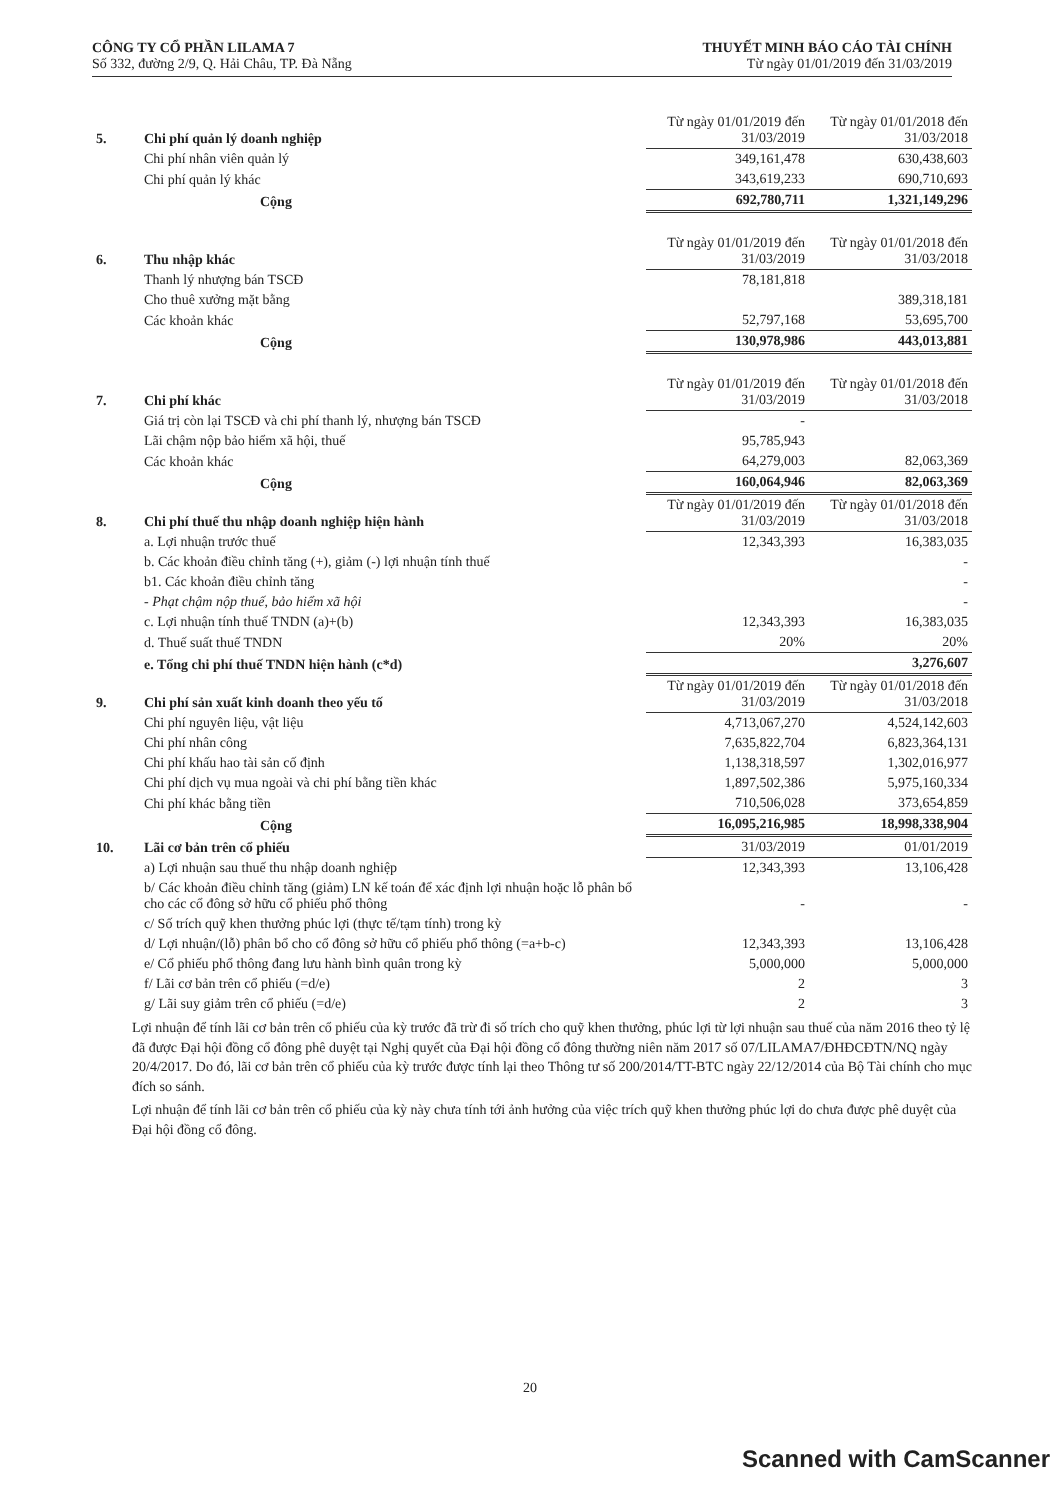CÔNG TY CỔ PHẦN LILAMA 7
Số 332, đường 2/9, Q. Hải Châu, TP. Đà Nẵng
THUYẾT MINH BÁO CÁO TÀI CHÍNH
Từ ngày 01/01/2019 đến 31/03/2019
| 5. | Chi phí quản lý doanh nghiệp | Từ ngày 01/01/2019 đến 31/03/2019 | Từ ngày 01/01/2018 đến 31/03/2018 |
| | Chi phí nhân viên quản lý | 349,161,478 | 630,438,603 |
| | Chi phí quản lý khác | 343,619,233 | 690,710,693 |
| | Cộng | 692,780,711 | 1,321,149,296 |
| 6. | Thu nhập khác | Từ ngày 01/01/2019 đến 31/03/2019 | Từ ngày 01/01/2018 đến 31/03/2018 |
| | Thanh lý nhượng bán TSCĐ | 78,181,818 | |
| | Cho thuê xưởng mặt bằng | | 389,318,181 |
| | Các khoản khác | 52,797,168 | 53,695,700 |
| | Cộng | 130,978,986 | 443,013,881 |
| 7. | Chi phí khác | Từ ngày 01/01/2019 đến 31/03/2019 | Từ ngày 01/01/2018 đến 31/03/2018 |
| | Giá trị còn lại TSCĐ và chi phí thanh lý, nhượng bán TSCĐ | - | |
| | Lãi chậm nộp bảo hiểm xã hội, thuế | 95,785,943 | |
| | Các khoản khác | 64,279,003 | 82,063,369 |
| | Cộng | 160,064,946 | 82,063,369 |
| 8. | Chi phí thuế thu nhập doanh nghiệp hiện hành | Từ ngày 01/01/2019 đến 31/03/2019 | Từ ngày 01/01/2018 đến 31/03/2018 |
| | a. Lợi nhuận trước thuế | 12,343,393 | 16,383,035 |
| | b. Các khoản điều chỉnh tăng (+), giảm (-) lợi nhuận tính thuế | | - |
| | b1. Các khoản điều chỉnh tăng | | - |
| | - Phạt chậm nộp thuế, bảo hiểm xã hội | | - |
| | c. Lợi nhuận tính thuế TNDN (a)+(b) | 12,343,393 | 16,383,035 |
| | d. Thuế suất thuế TNDN | 20% | 20% |
| | e. Tổng chi phí thuế TNDN hiện hành (c*d) | | 3,276,607 |
| 9. | Chi phí sản xuất kinh doanh theo yếu tố | Từ ngày 01/01/2019 đến 31/03/2019 | Từ ngày 01/01/2018 đến 31/03/2018 |
| | Chi phí nguyên liệu, vật liệu | 4,713,067,270 | 4,524,142,603 |
| | Chi phí nhân công | 7,635,822,704 | 6,823,364,131 |
| | Chi phí khấu hao tài sản cố định | 1,138,318,597 | 1,302,016,977 |
| | Chi phí dịch vụ mua ngoài và chi phí bằng tiền khác | 1,897,502,386 | 5,975,160,334 |
| | Chi phí khác bằng tiền | 710,506,028 | 373,654,859 |
| | Cộng | 16,095,216,985 | 18,998,338,904 |
| 10. | Lãi cơ bản trên cổ phiếu | 31/03/2019 | 01/01/2019 |
| | a) Lợi nhuận sau thuế thu nhập doanh nghiệp | 12,343,393 | 13,106,428 |
| | b/ Các khoản điều chỉnh tăng (giảm) LN kế toán để xác định lợi nhuận hoặc lỗ phân bổ cho các cổ đông sở hữu cổ phiếu phổ thông | - | - |
| | c/ Số trích quỹ khen thưởng phúc lợi (thực tế/tạm tính) trong kỳ | | |
| | d/ Lợi nhuận/(lỗ) phân bổ cho cổ đông sở hữu cổ phiếu phổ thông (=a+b-c) | 12,343,393 | 13,106,428 |
| | e/ Cổ phiếu phổ thông đang lưu hành bình quân trong kỳ | 5,000,000 | 5,000,000 |
| | f/ Lãi cơ bản trên cổ phiếu (=d/e) | 2 | 3 |
| | g/ Lãi suy giảm trên cổ phiếu (=d/e) | 2 | 3 |
Lợi nhuận để tính lãi cơ bản trên cổ phiếu của kỳ trước đã trừ đi số trích cho quỹ khen thưởng, phúc lợi từ lợi nhuận sau thuế của năm 2016 theo tỷ lệ đã được Đại hội đồng cổ đông phê duyệt tại Nghị quyết của Đại hội đồng cổ đông thường niên năm 2017 số 07/LILAMA7/ĐHĐCĐTN/NQ ngày 20/4/2017. Do đó, lãi cơ bản trên cổ phiếu của kỳ trước được tính lại theo Thông tư số 200/2014/TT-BTC ngày 22/12/2014 của Bộ Tài chính cho mục đích so sánh.
Lợi nhuận để tính lãi cơ bản trên cổ phiếu của kỳ này chưa tính tới ảnh hưởng của việc trích quỹ khen thưởng phúc lợi do chưa được phê duyệt của Đại hội đồng cổ đông.
20
Scanned with CamScanner